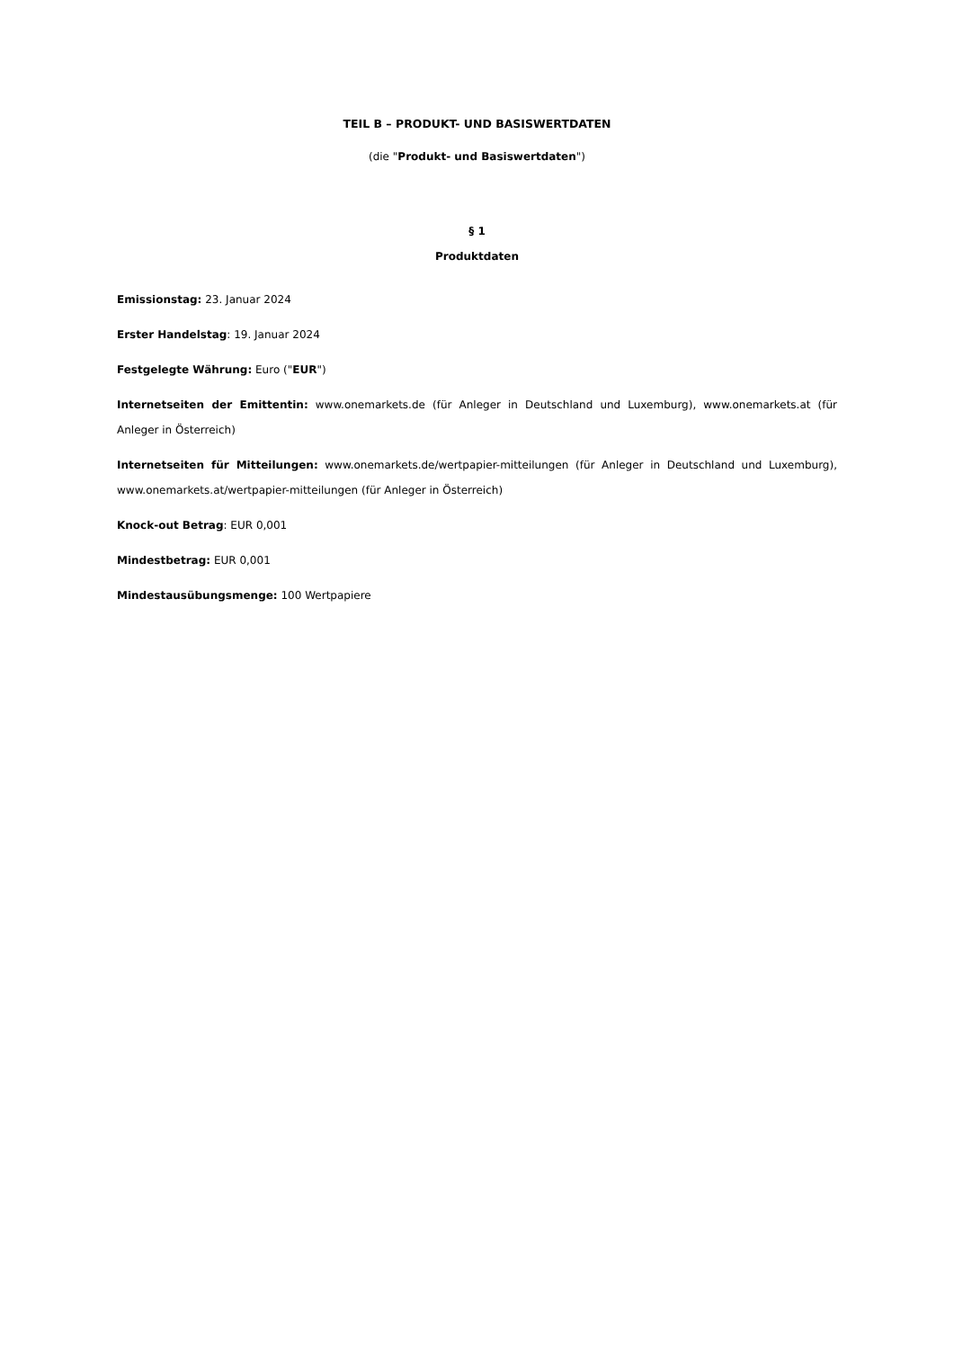TEIL B – PRODUKT- UND BASISWERTDATEN
(die "Produkt- und Basiswertdaten")
§ 1
Produktdaten
Emissionstag: 23. Januar 2024
Erster Handelstag: 19. Januar 2024
Festgelegte Währung: Euro ("EUR")
Internetseiten der Emittentin: www.onemarkets.de (für Anleger in Deutschland und Luxemburg), www.onemarkets.at (für Anleger in Österreich)
Internetseiten für Mitteilungen: www.onemarkets.de/wertpapier-mitteilungen (für Anleger in Deutschland und Luxemburg), www.onemarkets.at/wertpapier-mitteilungen (für Anleger in Österreich)
Knock-out Betrag: EUR 0,001
Mindestbetrag: EUR 0,001
Mindestausübungsmenge: 100 Wertpapiere